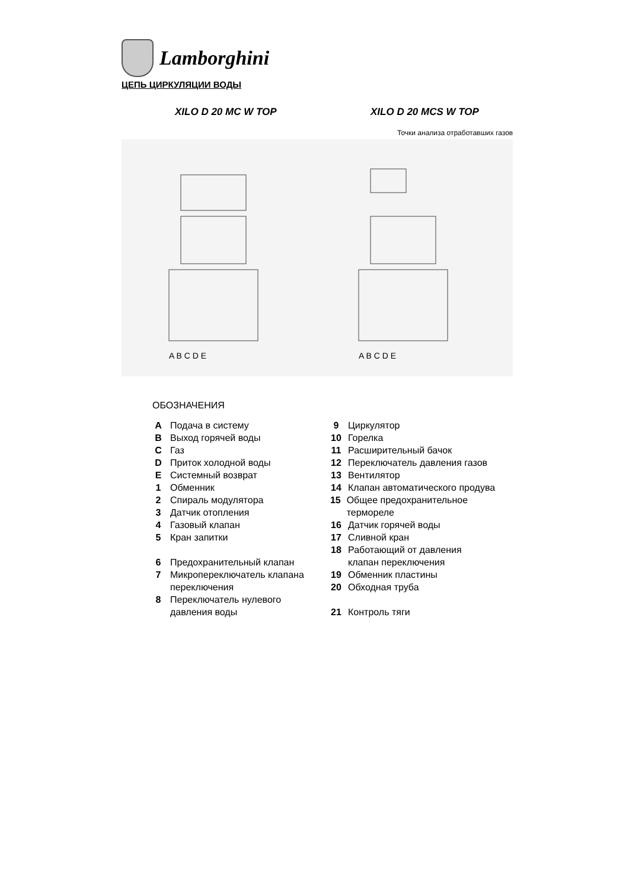Lamborghini
ЦЕПЬ ЦИРКУЛЯЦИИ ВОДЫ
XILO D 20 MC W TOP XILO D 20 MCS W TOP
Точки анализа отработавших газов
A B C D E
A B C D E
ОБОЗНАЧЕНИЯ
A Подача в систему
B Выход горячей воды
C Газ
D Приток холодной воды
E Системный возврат
1 Обменник
2 Спираль модулятора
3 Датчик отопления
4 Газовый клапан
5 Кран запитки
6 Предохранительный клапан
7 Микропереключатель клапана
переключения
8 Переключатель нулевого
давления воды
9 Циркулятор
10 Горелка
11 Расширительный бачок
12 Переключатель давления газов
13 Вентилятор
14 Клапан автоматического продува
15 Общее предохранительное термореле
16 Датчик горячей воды
17 Сливной кран
18 Работающий от давления
клапан переключения
19 Обменник пластины
20 Обходная труба
21 Контроль тяги